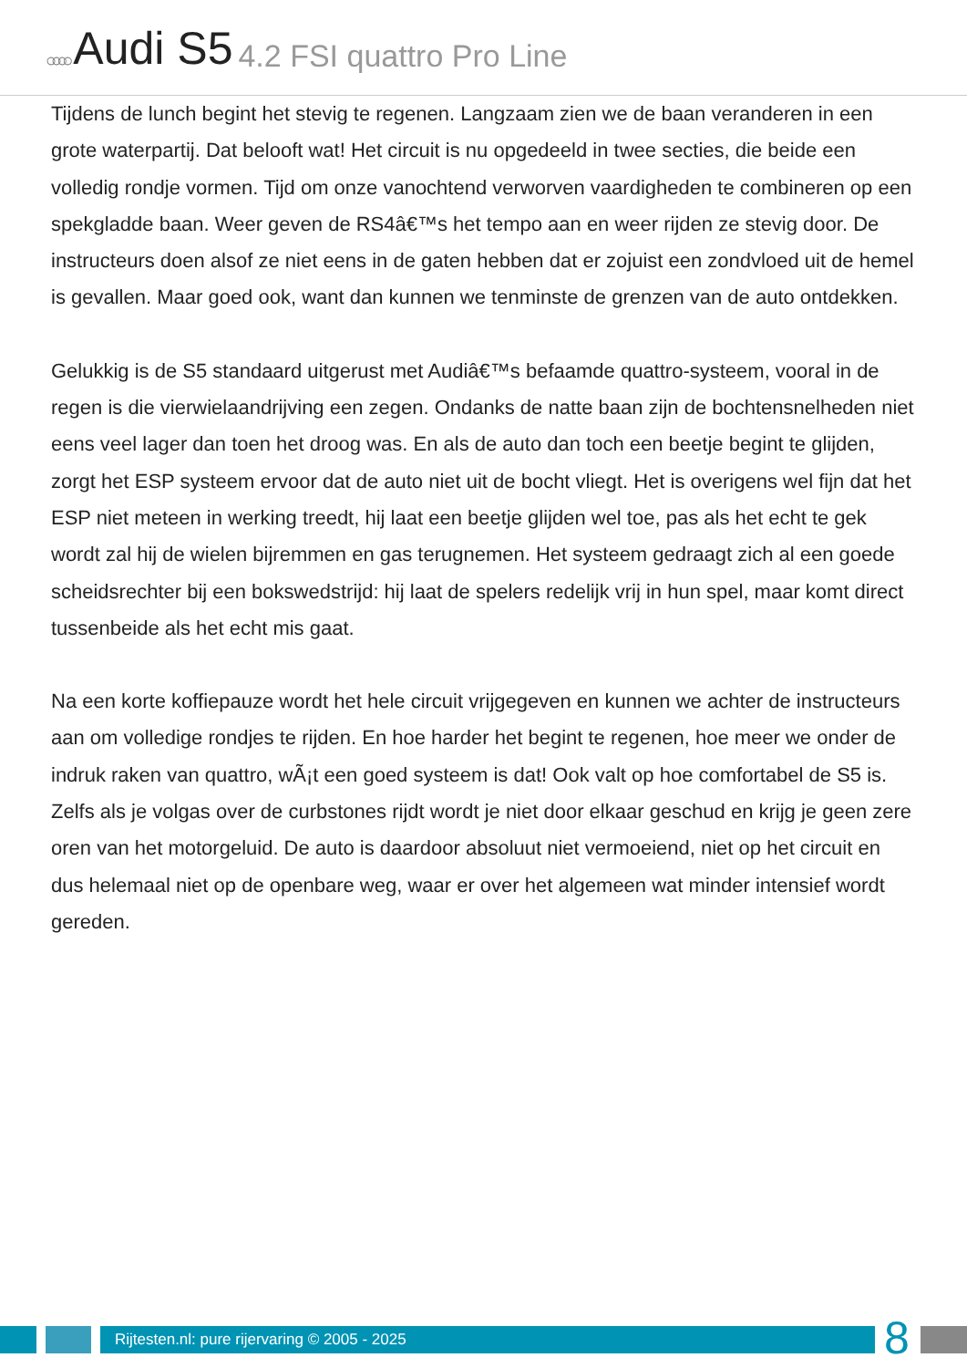○○○○ Audi S5 4.2 FSI quattro Pro Line
Tijdens de lunch begint het stevig te regenen. Langzaam zien we de baan veranderen in een grote waterpartij. Dat belooft wat! Het circuit is nu opgedeeld in twee secties, die beide een volledig rondje vormen. Tijd om onze vanochtend verworven vaardigheden te combineren op een spekgladde baan. Weer geven de RS4â€™s het tempo aan en weer rijden ze stevig door. De instructeurs doen alsof ze niet eens in de gaten hebben dat er zojuist een zondvloed uit de hemel is gevallen. Maar goed ook, want dan kunnen we tenminste de grenzen van de auto ontdekken.
Gelukkig is de S5 standaard uitgerust met Audiâ€™s befaamde quattro-systeem, vooral in de regen is die vierwielaandrijving een zegen. Ondanks de natte baan zijn de bochtensnelheden niet eens veel lager dan toen het droog was. En als de auto dan toch een beetje begint te glijden, zorgt het ESP systeem ervoor dat de auto niet uit de bocht vliegt. Het is overigens wel fijn dat het ESP niet meteen in werking treedt, hij laat een beetje glijden wel toe, pas als het echt te gek wordt zal hij de wielen bijremmen en gas terugnemen. Het systeem gedraagt zich al een goede scheidsrechter bij een bokswedstrijd: hij laat de spelers redelijk vrij in hun spel, maar komt direct tussenbeide als het echt mis gaat.
Na een korte koffiepauze wordt het hele circuit vrijgegeven en kunnen we achter de instructeurs aan om volledige rondjes te rijden. En hoe harder het begint te regenen, hoe meer we onder de indruk raken van quattro, wÃ¡t een goed systeem is dat! Ook valt op hoe comfortabel de S5 is. Zelfs als je volgas over de curbstones rijdt wordt je niet door elkaar geschud en krijg je geen zere oren van het motorgeluid. De auto is daardoor absoluut niet vermoeiend, niet op het circuit en dus helemaal niet op de openbare weg, waar er over het algemeen wat minder intensief wordt gereden.
Rijtesten.nl: pure rijervaring © 2005 - 2025
8